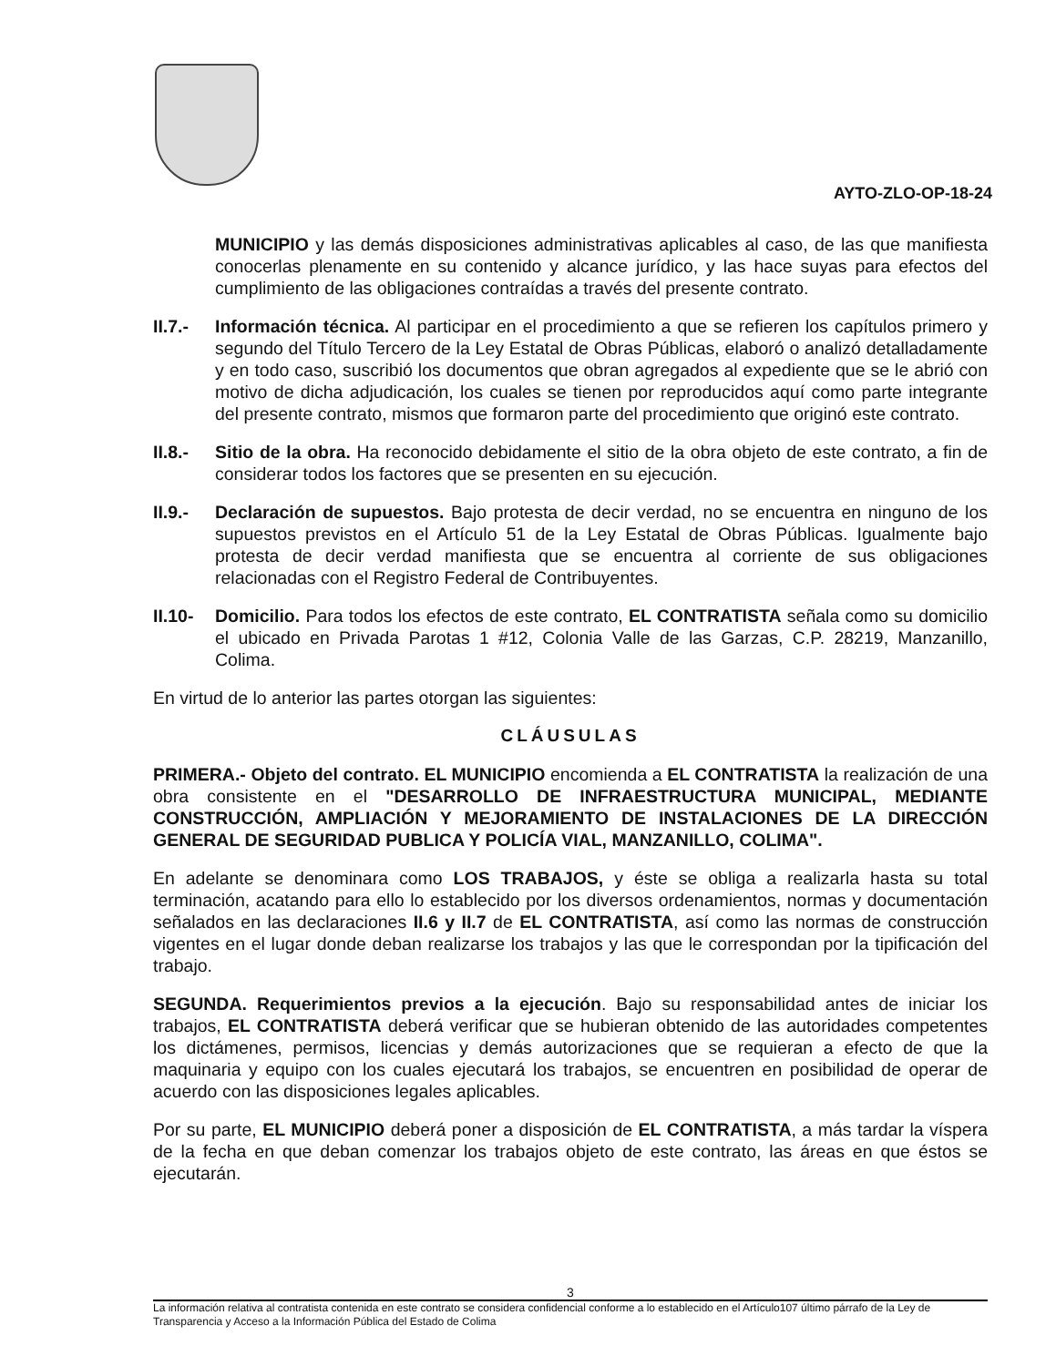AYTO-ZLO-OP-18-24
MUNICIPIO y las demás disposiciones administrativas aplicables al caso, de las que manifiesta conocerlas plenamente en su contenido y alcance jurídico, y las hace suyas para efectos del cumplimiento de las obligaciones contraídas a través del presente contrato.
II.7.-
Información técnica. Al participar en el procedimiento a que se refieren los capítulos primero y segundo del Título Tercero de la Ley Estatal de Obras Públicas, elaboró o analizó detalladamente y en todo caso, suscribió los documentos que obran agregados al expediente que se le abrió con motivo de dicha adjudicación, los cuales se tienen por reproducidos aquí como parte integrante del presente contrato, mismos que formaron parte del procedimiento que originó este contrato.
II.8.-
Sitio de la obra. Ha reconocido debidamente el sitio de la obra objeto de este contrato, a fin de considerar todos los factores que se presenten en su ejecución.
II.9.-
Declaración de supuestos. Bajo protesta de decir verdad, no se encuentra en ninguno de los supuestos previstos en el Artículo 51 de la Ley Estatal de Obras Públicas. Igualmente bajo protesta de decir verdad manifiesta que se encuentra al corriente de sus obligaciones relacionadas con el Registro Federal de Contribuyentes.
II.10-
Domicilio. Para todos los efectos de este contrato, EL CONTRATISTA señala como su domicilio el ubicado en Privada Parotas 1 #12, Colonia Valle de las Garzas, C.P. 28219, Manzanillo, Colima.
En virtud de lo anterior las partes otorgan las siguientes:
CLÁUSULAS
PRIMERA.- Objeto del contrato. EL MUNICIPIO encomienda a EL CONTRATISTA la realización de una obra consistente en el "DESARROLLO DE INFRAESTRUCTURA MUNICIPAL, MEDIANTE CONSTRUCCIÓN, AMPLIACIÓN Y MEJORAMIENTO DE INSTALACIONES DE LA DIRECCIÓN GENERAL DE SEGURIDAD PUBLICA Y POLICÍA VIAL, MANZANILLO, COLIMA".
En adelante se denominara como LOS TRABAJOS, y éste se obliga a realizarla hasta su total terminación, acatando para ello lo establecido por los diversos ordenamientos, normas y documentación señalados en las declaraciones II.6 y II.7 de EL CONTRATISTA, así como las normas de construcción vigentes en el lugar donde deban realizarse los trabajos y las que le correspondan por la tipificación del trabajo.
SEGUNDA. Requerimientos previos a la ejecución. Bajo su responsabilidad antes de iniciar los trabajos, EL CONTRATISTA deberá verificar que se hubieran obtenido de las autoridades competentes los dictámenes, permisos, licencias y demás autorizaciones que se requieran a efecto de que la maquinaria y equipo con los cuales ejecutará los trabajos, se encuentren en posibilidad de operar de acuerdo con las disposiciones legales aplicables.
Por su parte, EL MUNICIPIO deberá poner a disposición de EL CONTRATISTA, a más tardar la víspera de la fecha en que deban comenzar los trabajos objeto de este contrato, las áreas en que éstos se ejecutarán.
3
La información relativa al contratista contenida en este contrato se considera confidencial conforme a lo establecido en el Artículo107 último párrafo de la Ley de Transparencia y Acceso a la Información Pública del Estado de Colima